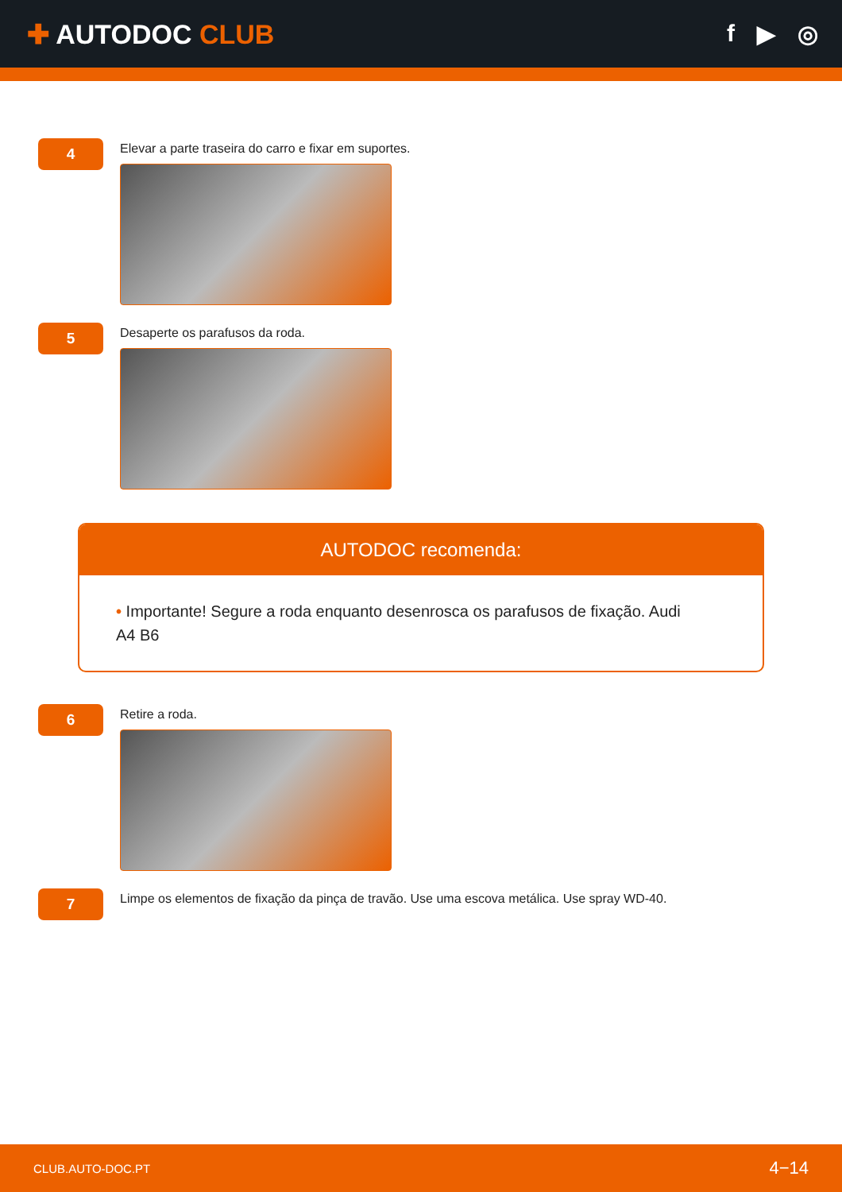✚ AUTODOC CLUB f ▶ ◎
4
Elevar a parte traseira do carro e fixar em suportes.
5
Desaperte os parafusos da roda.
AUTODOC recomenda:
• Importante! Segure a roda enquanto desenrosca os parafusos de fixação. Audi A4 B6
6
Retire a roda.
7
Limpe os elementos de fixação da pinça de travão. Use uma escova metálica. Use spray WD-40.
CLUB.AUTO-DOC.PT 4−14